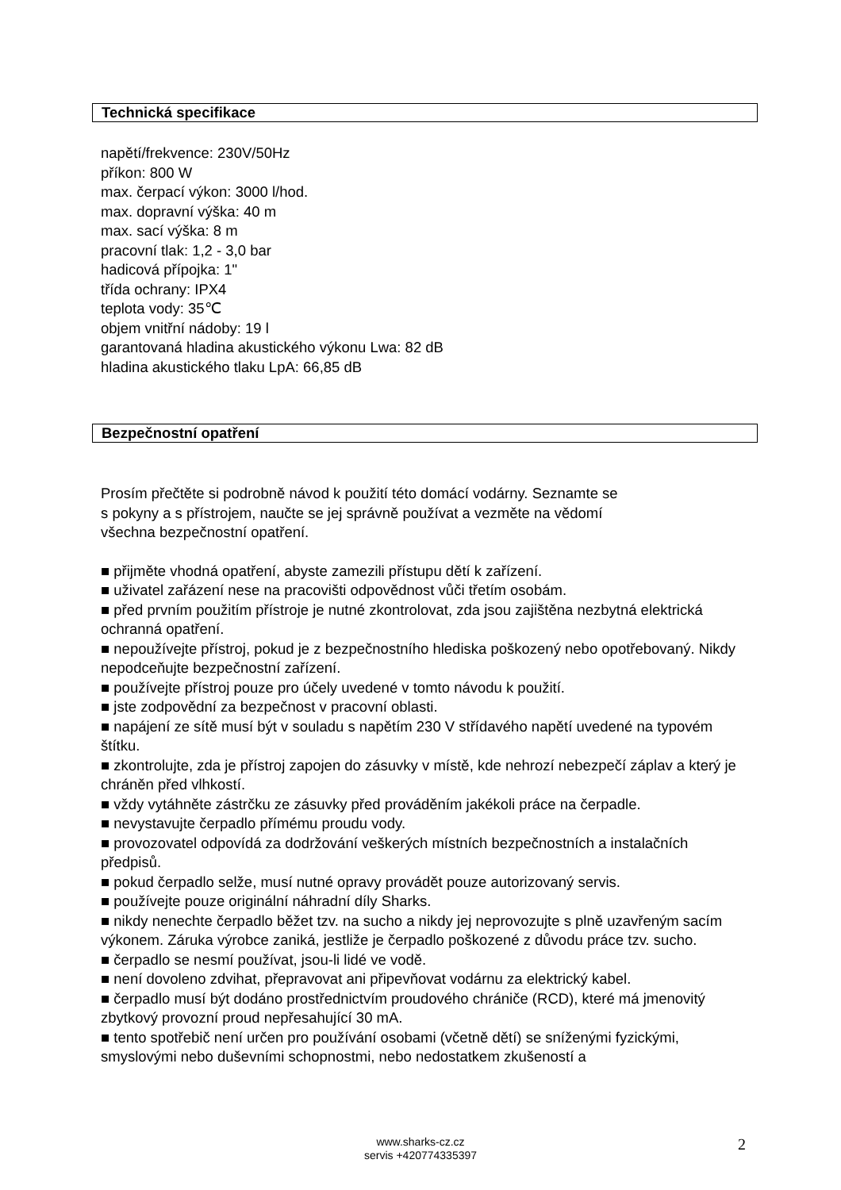Technická specifikace
napětí/frekvence: 230V/50Hz
příkon: 800 W
max. čerpací výkon: 3000 l/hod.
max. dopravní výška: 40 m
max. sací výška: 8 m
pracovní tlak: 1,2 - 3,0 bar
hadicová přípojka: 1"
třída ochrany: IPX4
teplota vody: 35℃
objem vnitřní nádoby: 19 l
garantovaná hladina akustického výkonu Lwa: 82 dB
hladina akustického tlaku LpA: 66,85 dB
Bezpečnostní opatření
Prosím přečtěte si podrobně návod k použití této domácí vodárny. Seznamte se
s pokyny a s přístrojem, naučte se jej správně používat a vezměte na vědomí
všechna bezpečnostní opatření.
■ přijměte vhodná opatření, abyste zamezili přístupu dětí k zařízení.
■ uživatel zařázení nese na pracovišti odpovědnost vůči třetím osobám.
■ před prvním použitím přístroje je nutné zkontrolovat, zda jsou zajištěna nezbytná elektrická ochranná opatření.
■ nepoužívejte přístroj, pokud je z bezpečnostního hlediska poškozený nebo opotřebovaný. Nikdy nepodceňujte bezpečnostní zařízení.
■ používejte přístroj pouze pro účely uvedené v tomto návodu k použití.
■ jste zodpovědní za bezpečnost v pracovní oblasti.
■ napájení ze sítě musí být v souladu s napětím 230 V střídavého napětí uvedené na typovém štítku.
■ zkontrolujte, zda je přístroj zapojen do zásuvky v místě, kde nehrozí nebezpečí záplav a který je chráněn před vlhkostí.
■ vždy vytáhněte zástrčku ze zásuvky před prováděním jakékoli práce na čerpadle.
■ nevystavujte čerpadlo přímému proudu vody.
■ provozovatel odpovídá za dodržování veškerých místních bezpečnostních a instalačních předpisů.
■ pokud čerpadlo selže, musí nutné opravy provádět pouze autorizovaný servis.
■ používejte pouze originální náhradní díly Sharks.
■ nikdy nenechte čerpadlo běžet tzv. na sucho a nikdy jej neprovozujte s plně uzavřeným sacím výkonem. Záruka výrobce zaniká, jestliže je čerpadlo poškozené z důvodu práce tzv. sucho.
■ čerpadlo se nesmí používat, jsou-li lidé ve vodě.
■ není dovoleno zdvihat, přepravovat ani připevňovat vodárnu za elektrický kabel.
■ čerpadlo musí být dodáno prostřednictvím proudového chrániče (RCD), které má jmenovitý zbytkový provozní proud nepřesahující 30 mA.
■ tento spotřebič není určen pro používání osobami (včetně dětí) se sníženými fyzickými, smyslovými nebo duševními schopnostmi, nebo nedostatkem zkušeností a
www.sharks-cz.cz
servis +420774335397
2